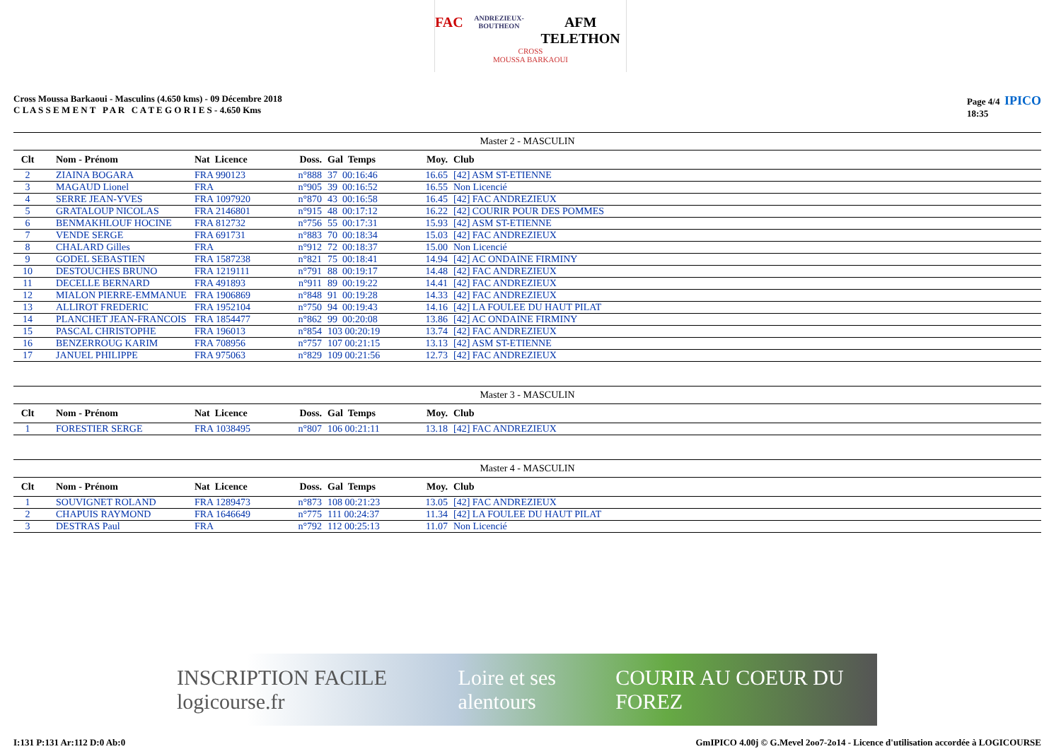FAC ANDREZIEUX-BOUTHEON AFM TELETHON
CROSS
MOUSSA BARKAOUI
Cross Moussa Barkaoui - Masculins (4.650 kms) - 09 Décembre 2018
C L A S S E M E N T P A R C A T E G O R I E S - 4.650 Kms
Page 4/4 IPICO
18:35
Master 2 - MASCULIN
| Clt | | Nom - Prénom | Nat Licence | Doss. | Gal Temps | Moy. | Club |
| --- | --- | --- | --- | --- | --- | --- | --- |
| 2 | | ZIAINA BOGARA | FRA 990123 | n°888 | 37 00:16:46 | 16.65 | [42] ASM ST-ETIENNE |
| 3 | | MAGAUD Lionel | FRA | n°905 | 39 00:16:52 | 16.55 | Non Licencié |
| 4 | | SERRE JEAN-YVES | FRA 1097920 | n°870 | 43 00:16:58 | 16.45 | [42] FAC ANDREZIEUX |
| 5 | | GRATALOUP NICOLAS | FRA 2146801 | n°915 | 48 00:17:12 | 16.22 | [42] COURIR POUR DES POMMES |
| 6 | | BENMAKHLOUF HOCINE | FRA 812732 | n°756 | 55 00:17:31 | 15.93 | [42] ASM ST-ETIENNE |
| 7 | | VENDE SERGE | FRA 691731 | n°883 | 70 00:18:34 | 15.03 | [42] FAC ANDREZIEUX |
| 8 | | CHALARD Gilles | FRA | n°912 | 72 00:18:37 | 15.00 | Non Licencié |
| 9 | | GODEL SEBASTIEN | FRA 1587238 | n°821 | 75 00:18:41 | 14.94 | [42] AC ONDAINE FIRMINY |
| 10 | | DESTOUCHES BRUNO | FRA 1219111 | n°791 | 88 00:19:17 | 14.48 | [42] FAC ANDREZIEUX |
| 11 | | DECELLE BERNARD | FRA 491893 | n°911 | 89 00:19:22 | 14.41 | [42] FAC ANDREZIEUX |
| 12 | | MIALON PIERRE-EMMANUE | FRA 1906869 | n°848 | 91 00:19:28 | 14.33 | [42] FAC ANDREZIEUX |
| 13 | | ALLIROT FREDERIC | FRA 1952104 | n°750 | 94 00:19:43 | 14.16 | [42] LA FOULEE DU HAUT PILAT |
| 14 | | PLANCHET JEAN-FRANCOIS | FRA 1854477 | n°862 | 99 00:20:08 | 13.86 | [42] AC ONDAINE FIRMINY |
| 15 | | PASCAL CHRISTOPHE | FRA 196013 | n°854 | 103 00:20:19 | 13.74 | [42] FAC ANDREZIEUX |
| 16 | | BENZERROUG KARIM | FRA 708956 | n°757 | 107 00:21:15 | 13.13 | [42] ASM ST-ETIENNE |
| 17 | | JANUEL PHILIPPE | FRA 975063 | n°829 | 109 00:21:56 | 12.73 | [42] FAC ANDREZIEUX |
Master 3 - MASCULIN
| Clt | | Nom - Prénom | Nat Licence | Doss. | Gal Temps | Moy. | Club |
| --- | --- | --- | --- | --- | --- | --- | --- |
| 1 | | FORESTIER SERGE | FRA 1038495 | n°807 | 106 00:21:11 | 13.18 | [42] FAC ANDREZIEUX |
Master 4 - MASCULIN
| Clt | | Nom - Prénom | Nat Licence | Doss. | Gal Temps | Moy. | Club |
| --- | --- | --- | --- | --- | --- | --- | --- |
| 1 | | SOUVIGNET ROLAND | FRA 1289473 | n°873 | 108 00:21:23 | 13.05 | [42] FAC ANDREZIEUX |
| 2 | | CHAPUIS RAYMOND | FRA 1646649 | n°775 | 111 00:24:37 | 11.34 | [42] LA FOULEE DU HAUT PILAT |
| 3 | | DESTRAS Paul | FRA | n°792 | 112 00:25:13 | 11.07 | Non Licencié |
INSCRIPTION FACILE logicourse.fr Loire et ses alentours COURIR AU COEUR DU FOREZ
I:131 P:131 Ar:112 D:0 Ab:0 GmIPICO 4.00j © G.Mevel 2oo7-2o14 - Licence d'utilisation accordée à LOGICOURSE